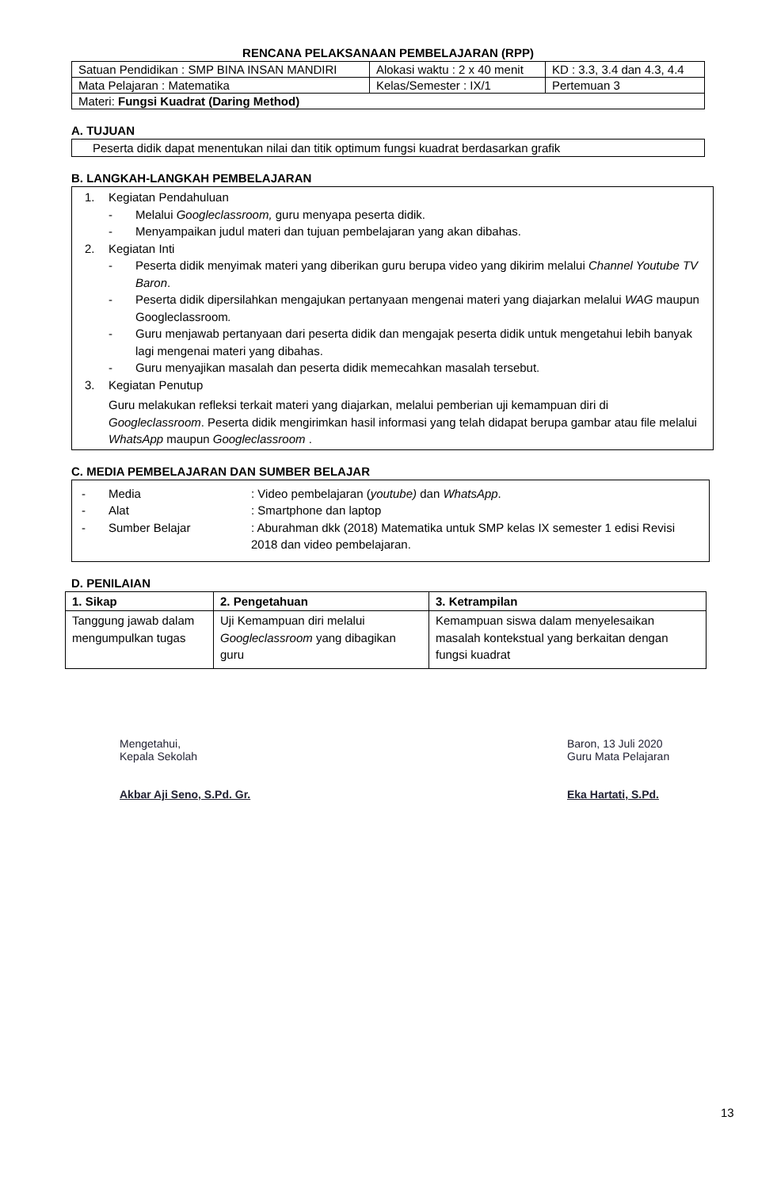RENCANA PELAKSANAAN PEMBELAJARAN (RPP)
| Satuan Pendidikan : SMP BINA INSAN MANDIRI | Alokasi waktu : 2 x 40 menit | KD : 3.3, 3.4 dan 4.3, 4.4 |
| Mata Pelajaran : Matematika | Kelas/Semester : IX/1 | Pertemuan 3 |
| Materi: Fungsi Kuadrat (Daring Method) | | |
A. TUJUAN
Peserta didik dapat menentukan nilai dan titik optimum fungsi kuadrat berdasarkan grafik
B. LANGKAH-LANGKAH PEMBELAJARAN
1. Kegiatan Pendahuluan
- Melalui Googleclassroom, guru menyapa peserta didik.
- Menyampaikan judul materi dan tujuan pembelajaran yang akan dibahas.
2. Kegiatan Inti
- Peserta didik menyimak materi yang diberikan guru berupa video yang dikirim melalui Channel Youtube TV Baron.
- Peserta didik dipersilahkan mengajukan pertanyaan mengenai materi yang diajarkan melalui WAG maupun Googleclassroom.
- Guru menjawab pertanyaan dari peserta didik dan mengajak peserta didik untuk mengetahui lebih banyak lagi mengenai materi yang dibahas.
- Guru menyajikan masalah dan peserta didik memecahkan masalah tersebut.
3. Kegiatan Penutup
Guru melakukan refleksi terkait materi yang diajarkan, melalui pemberian uji kemampuan diri di Googleclassroom. Peserta didik mengirimkan hasil informasi yang telah didapat berupa gambar atau file melalui WhatsApp maupun Googleclassroom .
C. MEDIA PEMBELAJARAN DAN SUMBER BELAJAR
- Media: Video pembelajaran (youtube) dan WhatsApp.
- Alat: Smartphone dan laptop
- Sumber Belajar: Aburahman dkk (2018) Matematika untuk SMP kelas IX semester 1 edisi Revisi 2018 dan video pembelajaran.
D. PENILAIAN
| 1. Sikap | 2. Pengetahuan | 3. Ketrampilan |
| --- | --- | --- |
| Tanggung jawab dalam mengumpulkan tugas | Uji Kemampuan diri melalui Googleclassroom yang dibagikan guru | Kemampuan siswa dalam menyelesaikan masalah kontekstual yang berkaitan dengan fungsi kuadrat |
Mengetahui,
Kepala Sekolah
Akbar Aji Seno, S.Pd. Gr.
Baron, 13 Juli 2020
Guru Mata Pelajaran
Eka Hartati, S.Pd.
13